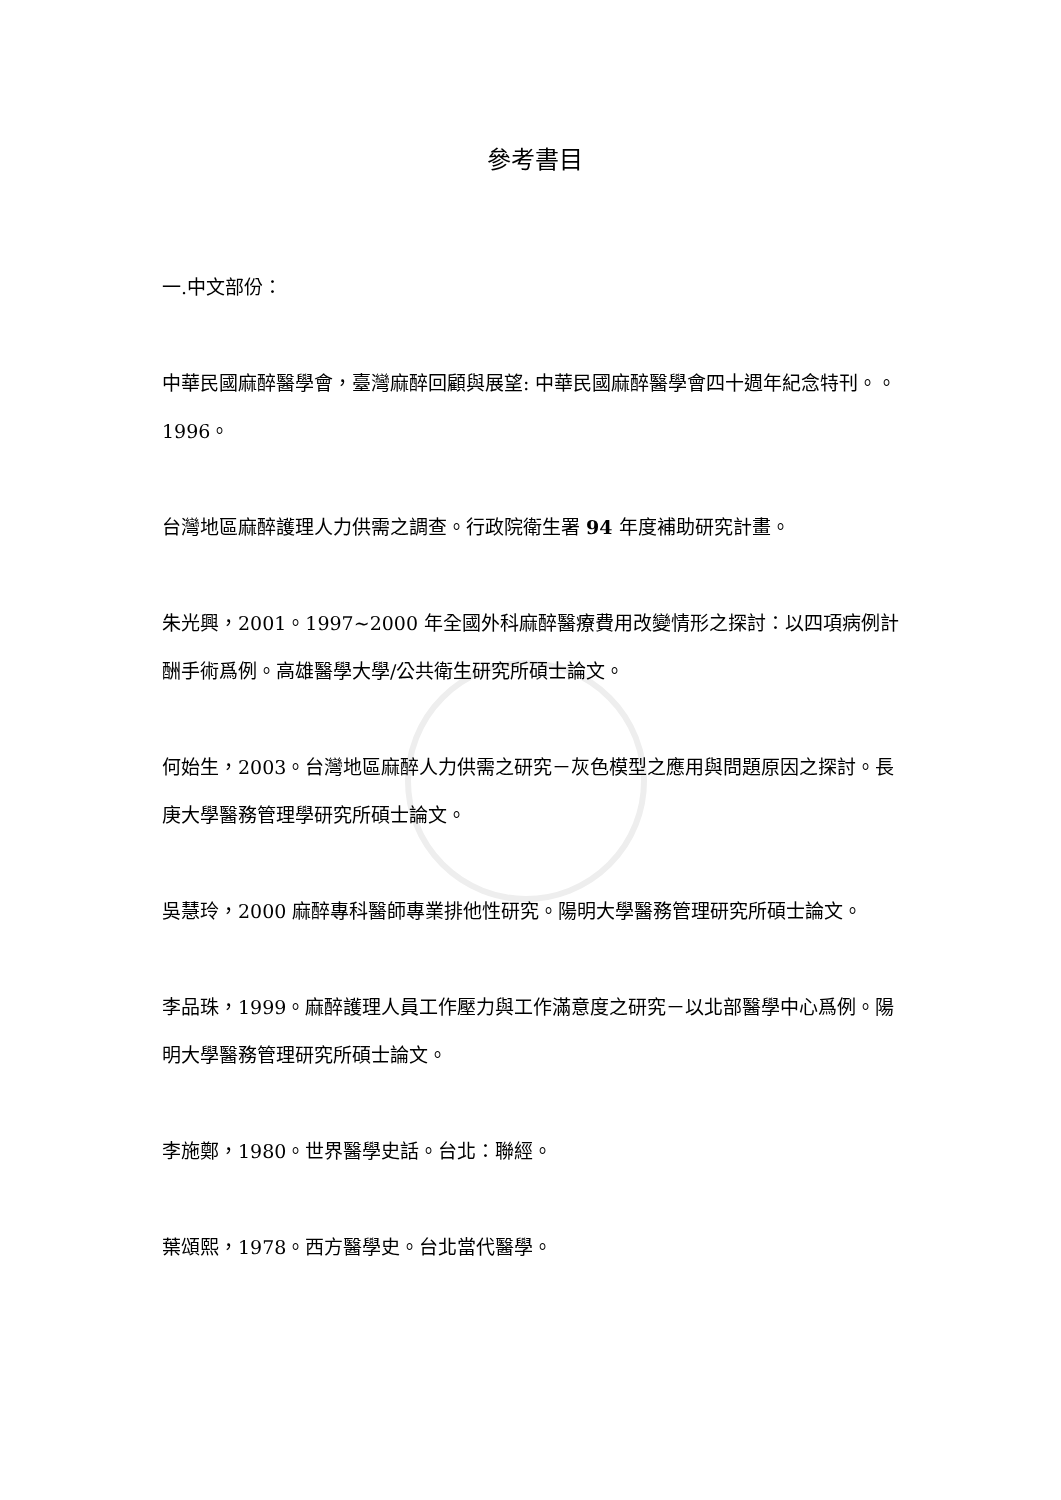參考書目
一.中文部份：
中華民國麻醉醫學會，臺灣麻醉回顧與展望: 中華民國麻醉醫學會四十週年紀念特刊。。1996。
台灣地區麻醉護理人力供需之調查。行政院衛生署 94 年度補助研究計畫。
朱光興，2001。1997~2000 年全國外科麻醉醫療費用改變情形之探討：以四項病例計酬手術爲例。高雄醫學大學/公共衛生研究所碩士論文。
何始生，2003。台灣地區麻醉人力供需之研究－灰色模型之應用與問題原因之探討。長庚大學醫務管理學研究所碩士論文。
吳慧玲，2000 麻醉專科醫師專業排他性研究。陽明大學醫務管理研究所碩士論文。
李品珠，1999。麻醉護理人員工作壓力與工作滿意度之研究－以北部醫學中心爲例。陽明大學醫務管理研究所碩士論文。
李施鄭，1980。世界醫學史話。台北：聯經。
葉頌熙，1978。西方醫學史。台北當代醫學。